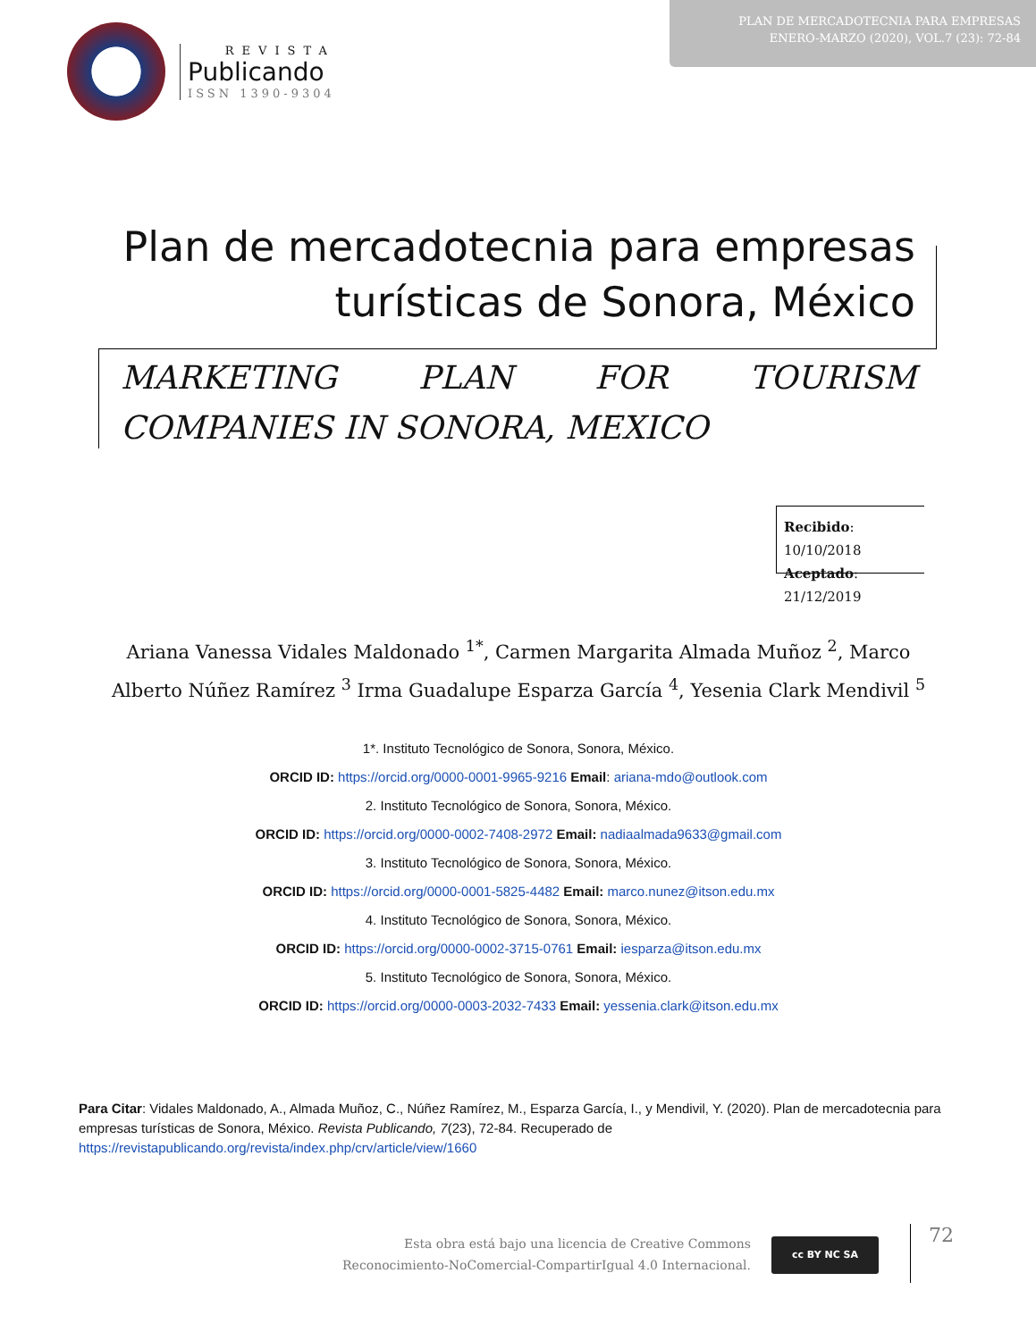PLAN DE MERCADOTECNIA PARA EMPRESAS
ENERO-MARZO (2020), VOL.7 (23): 72-84
REVISTA
Publicando
ISSN 1390-9304
Plan de mercadotecnia para empresas turísticas de Sonora, México
MARKETING PLAN FOR TOURISM COMPANIES IN SONORA, MEXICO
Recibido: 10/10/2018
Aceptado: 21/12/2019
Ariana Vanessa Vidales Maldonado <sup>1*</sup>, Carmen Margarita Almada Muñoz <sup>2</sup>, Marco Alberto Núñez Ramírez <sup>3</sup> Irma Guadalupe Esparza García <sup>4</sup>, Yesenia Clark Mendivil <sup>5</sup>
1*. Instituto Tecnológico de Sonora, Sonora, México.
ORCID ID: https://orcid.org/0000-0001-9965-9216 Email: ariana-mdo@outlook.com
2. Instituto Tecnológico de Sonora, Sonora, México.
ORCID ID: https://orcid.org/0000-0002-7408-2972 Email: nadiaalmada9633@gmail.com
3. Instituto Tecnológico de Sonora, Sonora, México.
ORCID ID: https://orcid.org/0000-0001-5825-4482 Email: marco.nunez@itson.edu.mx
4. Instituto Tecnológico de Sonora, Sonora, México.
ORCID ID: https://orcid.org/0000-0002-3715-0761 Email: iesparza@itson.edu.mx
5. Instituto Tecnológico de Sonora, Sonora, México.
ORCID ID: https://orcid.org/0000-0003-2032-7433 Email: yessenia.clark@itson.edu.mx
Para Citar: Vidales Maldonado, A., Almada Muñoz, C., Núñez Ramírez, M., Esparza García, I., y Mendivil, Y. (2020). Plan de mercadotecnia para empresas turísticas de Sonora, México. Revista Publicando, 7(23), 72-84. Recuperado de https://revistapublicando.org/revista/index.php/crv/article/view/1660
Esta obra está bajo una licencia de Creative Commons Reconocimiento-NoComercial-CompartirIgual 4.0 Internacional.
cc BY NC SA 72